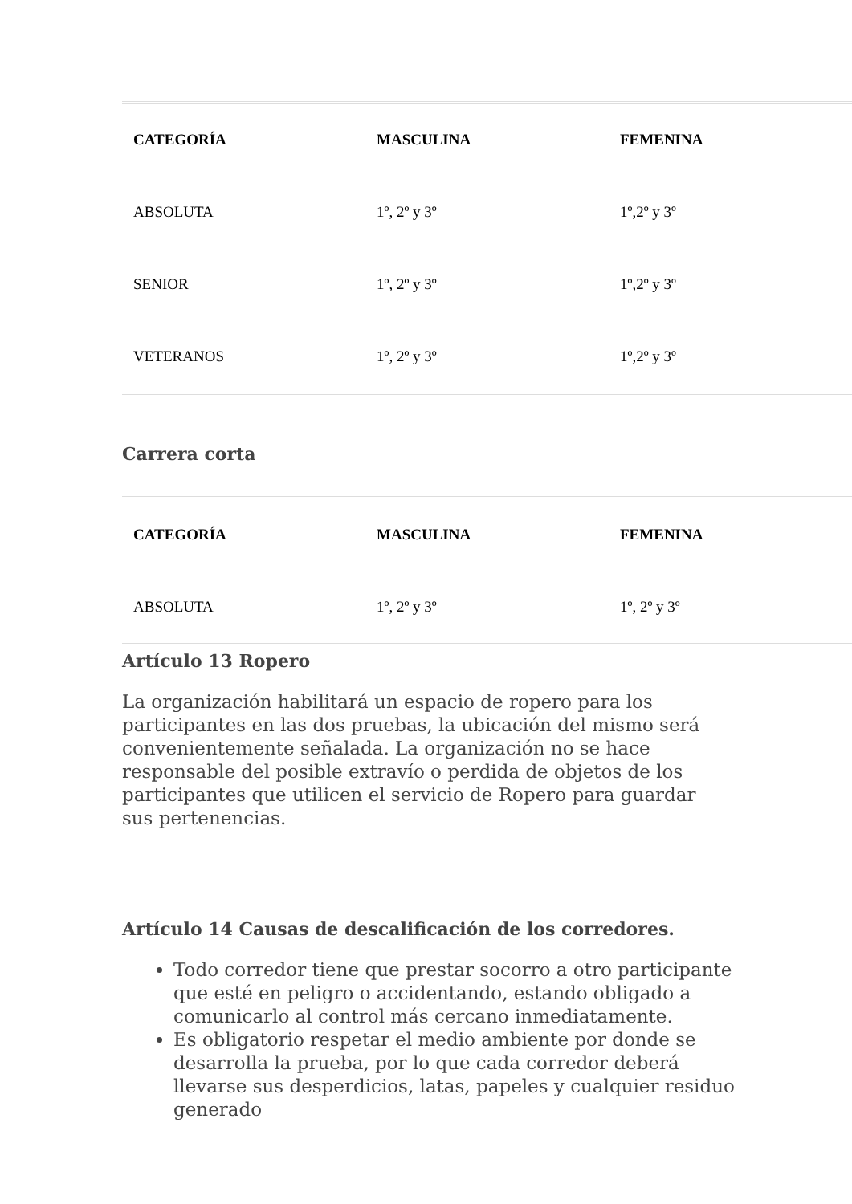| CATEGORÍA | MASCULINA | FEMENINA |
| --- | --- | --- |
| ABSOLUTA | 1º, 2º y 3º | 1º,2º y 3º |
| SENIOR | 1º, 2º y 3º | 1º,2º y 3º |
| VETERANOS | 1º, 2º y 3º | 1º,2º y 3º |
Carrera corta
| CATEGORÍA | MASCULINA | FEMENINA |
| --- | --- | --- |
| ABSOLUTA | 1º, 2º y 3º | 1º, 2º y 3º |
Artículo 13 Ropero
La organización habilitará un espacio de ropero para los participantes en las dos pruebas, la ubicación del mismo será convenientemente señalada. La organización no se hace responsable del posible extravío o perdida de objetos de los participantes que utilicen el servicio de Ropero para guardar sus pertenencias.
Artículo 14 Causas de descalificación de los corredores.
Todo corredor tiene que prestar socorro a otro participante que esté en peligro o accidentando, estando obligado a comunicarlo al control más cercano inmediatamente.
Es obligatorio respetar el medio ambiente por donde se desarrolla la prueba, por lo que cada corredor deberá llevarse sus desperdicios, latas, papeles y cualquier residuo generado